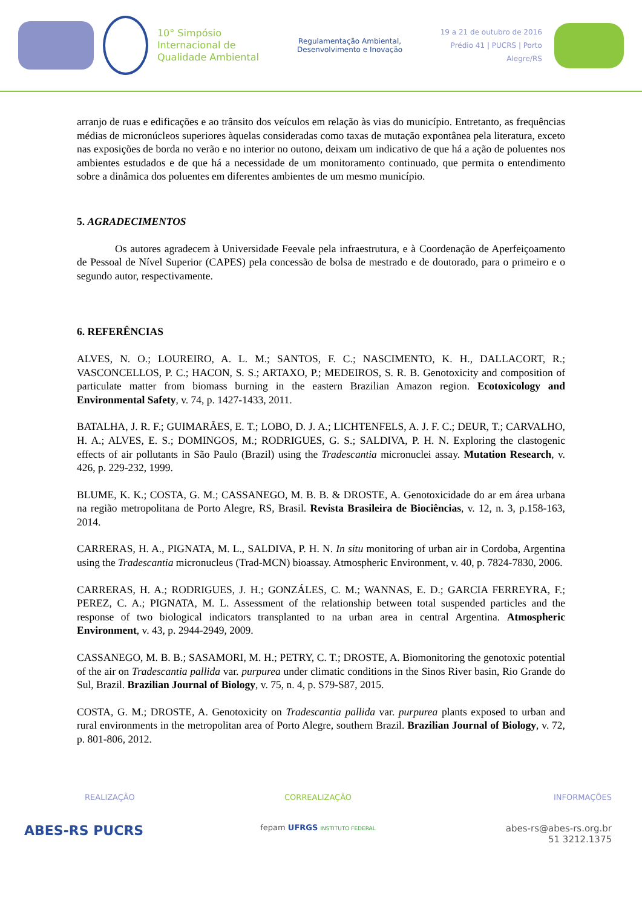10° Simpósio
Internacional de
Qualidade Ambiental
Regulamentação Ambiental,
Desenvolvimento e Inovação
19 a 21 de outubro de 2016
Prédio 41 | PUCRS | Porto Alegre/RS
arranjo de ruas e edificações e ao trânsito dos veículos em relação às vias do município. Entretanto, as frequências médias de micronúcleos superiores àquelas consideradas como taxas de mutação expontânea pela literatura, exceto nas exposições de borda no verão e no interior no outono, deixam um indicativo de que há a ação de poluentes nos ambientes estudados e de que há a necessidade de um monitoramento continuado, que permita o entendimento sobre a dinâmica dos poluentes em diferentes ambientes de um mesmo município.
5. AGRADECIMENTOS
Os autores agradecem à Universidade Feevale pela infraestrutura, e à Coordenação de Aperfeiçoamento de Pessoal de Nível Superior (CAPES) pela concessão de bolsa de mestrado e de doutorado, para o primeiro e o segundo autor, respectivamente.
6. REFERÊNCIAS
ALVES, N. O.; LOUREIRO, A. L. M.; SANTOS, F. C.; NASCIMENTO, K. H., DALLACORT, R.; VASCONCELLOS, P. C.; HACON, S. S.; ARTAXO, P.; MEDEIROS, S. R. B. Genotoxicity and composition of particulate matter from biomass burning in the eastern Brazilian Amazon region. Ecotoxicology and Environmental Safety, v. 74, p. 1427-1433, 2011.
BATALHA, J. R. F.; GUIMARÃES, E. T.; LOBO, D. J. A.; LICHTENFELS, A. J. F. C.; DEUR, T.; CARVALHO, H. A.; ALVES, E. S.; DOMINGOS, M.; RODRIGUES, G. S.; SALDIVA, P. H. N. Exploring the clastogenic effects of air pollutants in São Paulo (Brazil) using the Tradescantia micronuclei assay. Mutation Research, v. 426, p. 229-232, 1999.
BLUME, K. K.; COSTA, G. M.; CASSANEGO, M. B. B. & DROSTE, A. Genotoxicidade do ar em área urbana na região metropolitana de Porto Alegre, RS, Brasil. Revista Brasileira de Biociências, v. 12, n. 3, p.158-163, 2014.
CARRERAS, H. A., PIGNATA, M. L., SALDIVA, P. H. N. In situ monitoring of urban air in Cordoba, Argentina using the Tradescantia micronucleus (Trad-MCN) bioassay. Atmospheric Environment, v. 40, p. 7824-7830, 2006.
CARRERAS, H. A.; RODRIGUES, J. H.; GONZÁLES, C. M.; WANNAS, E. D.; GARCIA FERREYRA, F.; PEREZ, C. A.; PIGNATA, M. L. Assessment of the relationship between total suspended particles and the response of two biological indicators transplanted to na urban area in central Argentina. Atmospheric Environment, v. 43, p. 2944-2949, 2009.
CASSANEGO, M. B. B.; SASAMORI, M. H.; PETRY, C. T.; DROSTE, A. Biomonitoring the genotoxic potential of the air on Tradescantia pallida var. purpurea under climatic conditions in the Sinos River basin, Rio Grande do Sul, Brazil. Brazilian Journal of Biology, v. 75, n. 4, p. S79-S87, 2015.
COSTA, G. M.; DROSTE, A. Genotoxicity on Tradescantia pallida var. purpurea plants exposed to urban and rural environments in the metropolitan area of Porto Alegre, southern Brazil. Brazilian Journal of Biology, v. 72, p. 801-806, 2012.
REALIZAÇÃO
ABES-RS PUCRS
CORREALIZAÇÃO
fepam UFRGS INSTITUTO FEDERAL
INFORMAÇÕES
abes-rs@abes-rs.org.br
51 3212.1375